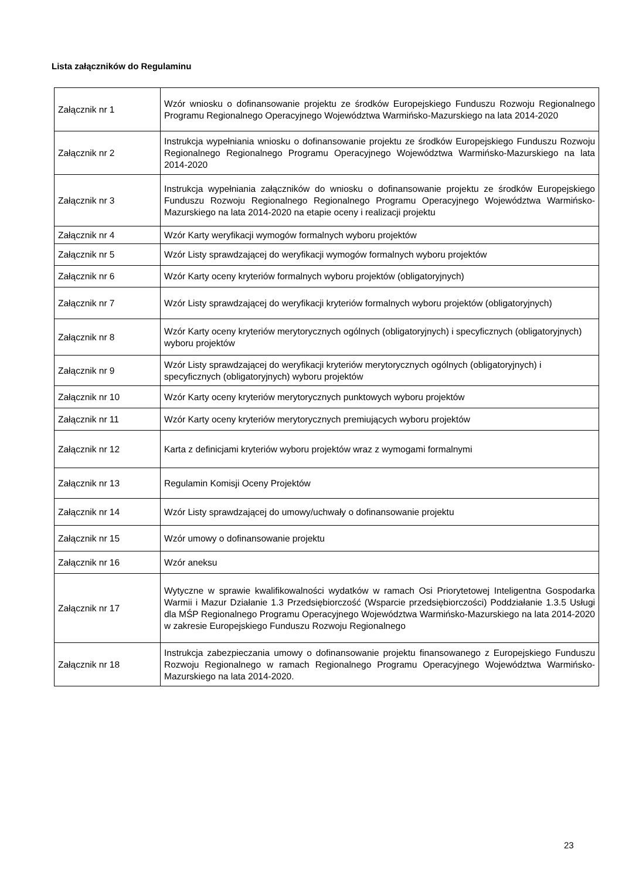Lista załączników do Regulaminu
| Załącznik nr 1 | Wzór wniosku o dofinansowanie projektu ze środków Europejskiego Funduszu Rozwoju Regionalnego Programu Regionalnego Operacyjnego Województwa Warmińsko-Mazurskiego na lata 2014-2020 |
| Załącznik nr 2 | Instrukcja wypełniania wniosku o dofinansowanie projektu ze środków Europejskiego Funduszu Rozwoju Regionalnego Regionalnego Programu Operacyjnego Województwa Warmińsko-Mazurskiego na lata 2014-2020 |
| Załącznik nr 3 | Instrukcja wypełniania załączników do wniosku o dofinansowanie projektu ze środków Europejskiego Funduszu Rozwoju Regionalnego Regionalnego Programu Operacyjnego Województwa Warmińsko-Mazurskiego na lata 2014-2020 na etapie oceny i realizacji projektu |
| Załącznik nr 4 | Wzór Karty weryfikacji wymogów formalnych wyboru projektów |
| Załącznik nr 5 | Wzór Listy sprawdzającej do weryfikacji wymogów formalnych wyboru projektów |
| Załącznik nr 6 | Wzór Karty oceny kryteriów formalnych wyboru projektów (obligatoryjnych) |
| Załącznik nr 7 | Wzór Listy sprawdzającej do weryfikacji kryteriów formalnych wyboru projektów (obligatoryjnych) |
| Załącznik nr 8 | Wzór Karty oceny kryteriów merytorycznych ogólnych (obligatoryjnych) i specyficznych (obligatoryjnych) wyboru projektów |
| Załącznik nr 9 | Wzór Listy sprawdzającej do weryfikacji kryteriów merytorycznych ogólnych (obligatoryjnych) i specyficznych (obligatoryjnych) wyboru projektów |
| Załącznik nr 10 | Wzór Karty oceny kryteriów merytorycznych punktowych wyboru projektów |
| Załącznik nr 11 | Wzór Karty oceny kryteriów merytorycznych premiujących wyboru projektów |
| Załącznik nr 12 | Karta z definicjami kryteriów wyboru projektów wraz z wymogami formalnymi |
| Załącznik nr 13 | Regulamin Komisji Oceny Projektów |
| Załącznik nr 14 | Wzór Listy sprawdzającej do umowy/uchwały o dofinansowanie projektu |
| Załącznik nr 15 | Wzór umowy o dofinansowanie projektu |
| Załącznik nr 16 | Wzór aneksu |
| Załącznik nr 17 | Wytyczne w sprawie kwalifikowalności wydatków w ramach Osi Priorytetowej Inteligentna Gospodarka Warmii i Mazur Działanie 1.3 Przedsiębiorczość (Wsparcie przedsiębiorczości) Poddziałanie 1.3.5 Usługi dla MŚP Regionalnego Programu Operacyjnego Województwa Warmińsko-Mazurskiego na lata 2014-2020 w zakresie Europejskiego Funduszu Rozwoju Regionalnego |
| Załącznik nr 18 | Instrukcja zabezpieczania umowy o dofinansowanie projektu finansowanego z Europejskiego Funduszu Rozwoju Regionalnego w ramach Regionalnego Programu Operacyjnego Województwa Warmińsko-Mazurskiego na lata 2014-2020. |
23